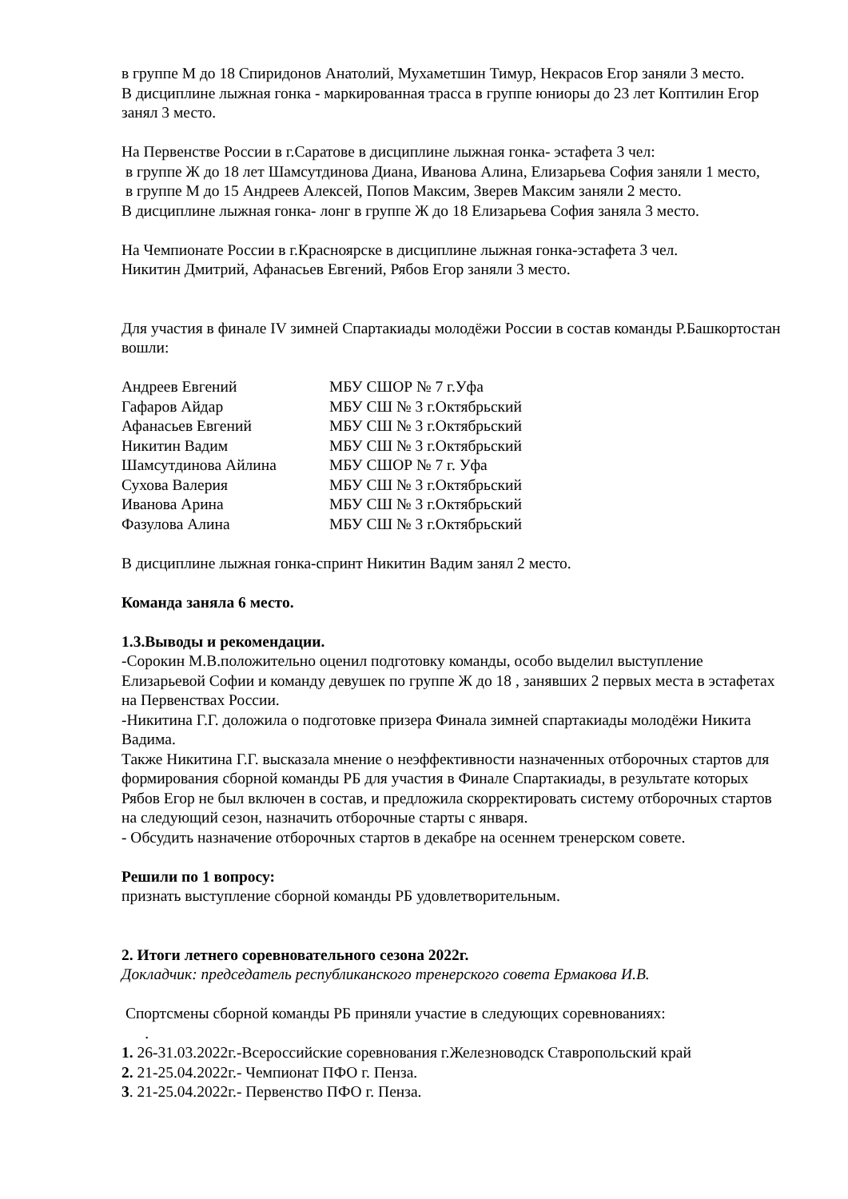в группе М до 18 Спиридонов Анатолий, Мухаметшин Тимур, Некрасов Егор заняли 3 место.
В дисциплине лыжная гонка - маркированная трасса в группе юниоры до 23 лет Коптилин Егор занял 3 место.
На Первенстве России в г.Саратове в дисциплине лыжная гонка- эстафета 3 чел:
в группе Ж до 18 лет Шамсутдинова Диана, Иванова Алина, Елизарьева София заняли 1 место,
в группе М до 15 Андреев Алексей, Попов Максим, Зверев Максим заняли 2 место.
В дисциплине лыжная гонка- лонг в группе Ж до 18 Елизарьева София заняла 3 место.
На Чемпионате России в г.Красноярске в дисциплине лыжная гонка-эстафета 3 чел.
Никитин Дмитрий, Афанасьев Евгений, Рябов Егор заняли 3 место.
Для участия в финале IV зимней Спартакиады молодёжи России в состав команды Р.Башкортостан вошли:
| Андреев Евгений | МБУ СШОР № 7 г.Уфа |
| Гафаров Айдар | МБУ СШ № 3 г.Октябрьский |
| Афанасьев Евгений | МБУ СШ № 3 г.Октябрьский |
| Никитин Вадим | МБУ СШ № 3 г.Октябрьский |
| Шамсутдинова Айлина | МБУ СШОР № 7 г. Уфа |
| Сухова Валерия | МБУ СШ № 3 г.Октябрьский |
| Иванова Арина | МБУ СШ № 3 г.Октябрьский |
| Фазулова Алина | МБУ СШ № 3 г.Октябрьский |
В дисциплине лыжная гонка-спринт Никитин Вадим занял 2 место.
Команда заняла 6 место.
1.3.Выводы и рекомендации.
-Сорокин М.В.положительно оценил подготовку команды, особо выделил выступление Елизарьевой Софии и команду девушек по группе Ж до 18 , занявших 2 первых места в эстафетах на Первенствах России.
-Никитина Г.Г. доложила о подготовке призера Финала зимней спартакиады молодёжи Никита Вадима.
Также Никитина Г.Г. высказала мнение о неэффективности назначенных отборочных стартов для формирования сборной команды РБ для участия в Финале Спартакиады, в результате которых Рябов Егор не был включен в состав, и предложила скорректировать систему отборочных стартов на следующий сезон, назначить отборочные старты с января.
- Обсудить назначение отборочных стартов в декабре на осеннем тренерском совете.
Решили по 1 вопросу:
признать выступление сборной команды РБ удовлетворительным.
2. Итоги летнего соревновательного сезона 2022г.
Докладчик: председатель республиканского тренерского совета Ермакова И.В.
Спортсмены сборной команды РБ приняли участие в следующих соревнованиях:
.
1. 26-31.03.2022г.-Всероссийские соревнования г.Железноводск Ставропольский край
2. 21-25.04.2022г.- Чемпионат ПФО г. Пенза.
3. 21-25.04.2022г.- Первенство ПФО г. Пенза.